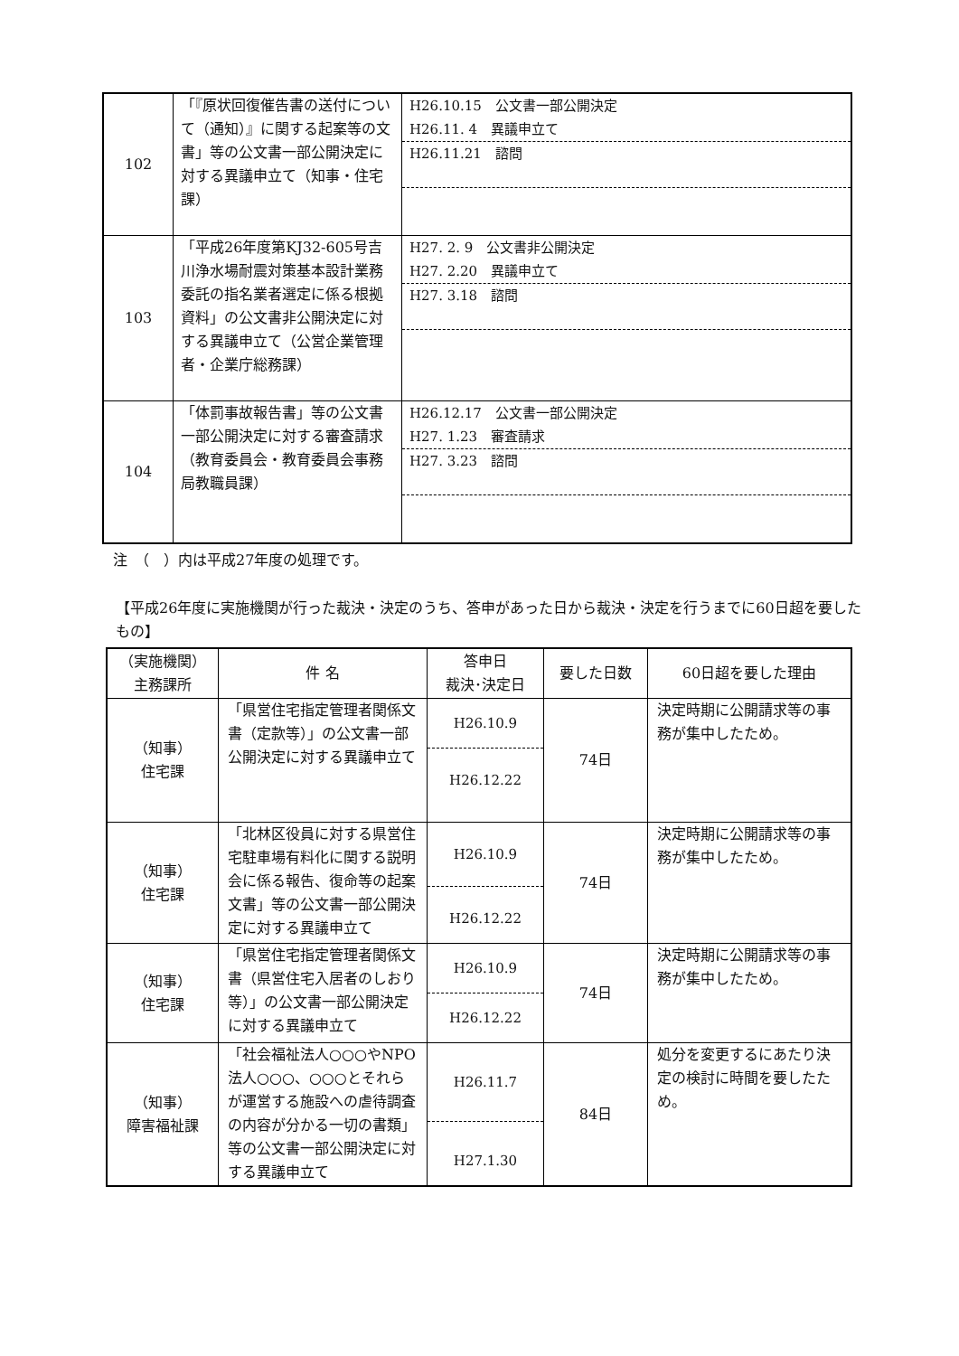| 102 | 「『原状回復催告書の送付について（通知）』に関する起案等の文書」等の公文書一部公開決定に対する異議申立て（知事・住宅課） | H26.10.15 公文書一部公開決定 H26.11. 4 異議申立て H26.11.21 諮問 |
| 103 | 「平成26年度第KJ32-605号吉川浄水場耐震対策基本設計業務委託の指名業者選定に係る根拠資料」の公文書非公開決定に対する異議申立て（公営企業管理者・企業庁総務課） | H27. 2. 9 公文書非公開決定 H27. 2.20 異議申立て H27. 3.18 諮問 |
| 104 | 「体罰事故報告書」等の公文書一部公開決定に対する審査請求（教育委員会・教育委員会事務局教職員課） | H26.12.17 公文書一部公開決定 H27. 1.23 審査請求 H27. 3.23 諮問 |
注　（　）内は平成27年度の処理です。
【平成26年度に実施機関が行った裁決・決定のうち、答申があった日から裁決・決定を行うまでに60日超を要したもの】
| （実施機関） 主務課所 | 件 名 | 答申日 裁決･決定日 | 要した日数 | 60日超を要した理由 |
| --- | --- | --- | --- | --- |
| （知事） 住宅課 | 「県営住宅指定管理者関係文書（定款等）」の公文書一部公開決定に対する異議申立て | H26.10.9 H26.12.22 | 74日 | 決定時期に公開請求等の事務が集中したため。 |
| （知事） 住宅課 | 「北林区役員に対する県営住宅駐車場有料化に関する説明会に係る報告、復命等の起案文書」等の公文書一部公開決定に対する異議申立て | H26.10.9 H26.12.22 | 74日 | 決定時期に公開請求等の事務が集中したため。 |
| （知事） 住宅課 | 「県営住宅指定管理者関係文書（県営住宅入居者のしおり等）」の公文書一部公開決定に対する異議申立て | H26.10.9 H26.12.22 | 74日 | 決定時期に公開請求等の事務が集中したため。 |
| （知事） 障害福祉課 | 「社会福祉法人○○○やNPO法人○○○、○○○とそれらが運営する施設への虐待調査の内容が分かる一切の書類」等の公文書一部公開決定に対する異議申立て | H26.11.7 H27.1.30 | 84日 | 処分を変更するにあたり決定の検討に時間を要したため。 |